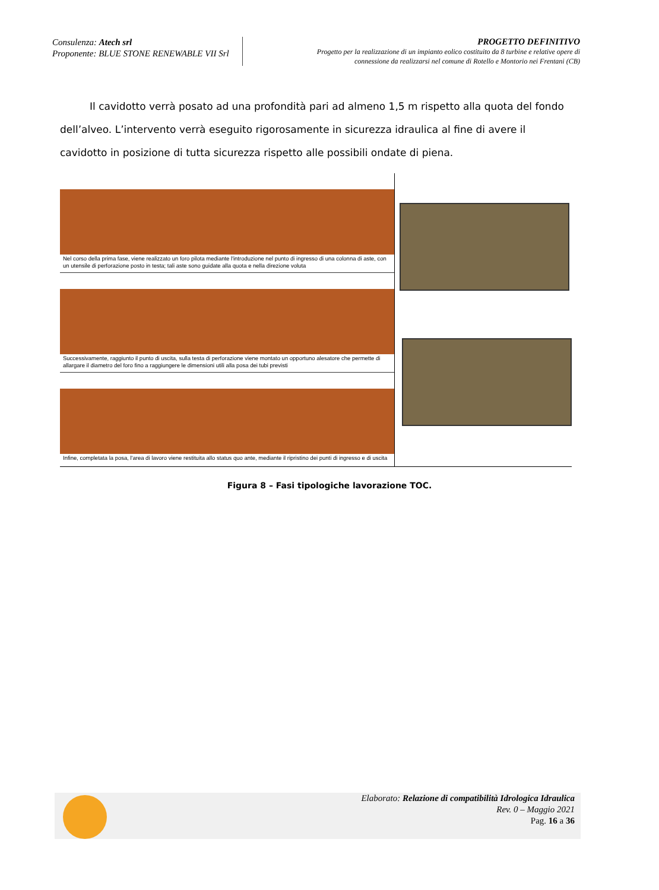Consulenza: Atech srl
Proponente: BLUE STONE RENEWABLE VII Srl
PROGETTO DEFINITIVO
Progetto per la realizzazione di un impianto eolico costituito da 8 turbine e relative opere di
connessione da realizzarsi nel comune di Rotello e Montorio nei Frentani (CB)
Il cavidotto verrà posato ad una profondità pari ad almeno 1,5 m rispetto alla quota del fondo dell’alveo. L’intervento verrà eseguito rigorosamente in sicurezza idraulica al fine di avere il cavidotto in posizione di tutta sicurezza rispetto alle possibili ondate di piena.
Nel corso della prima fase, viene realizzato un foro pilota mediante l'introduzione nel punto di ingresso di una colonna di aste, con un utensile di perforazione posto in testa; tali aste sono guidate alla quota e nella direzione voluta
Successivamente, raggiunto il punto di uscita, sulla testa di perforazione viene montato un opportuno alesatore che permette di allargare il diametro del foro fino a raggiungere le dimensioni utili alla posa dei tubi previsti
Infine, completata la posa, l'area di lavoro viene restituita allo status quo ante, mediante il ripristino dei punti di ingresso e di uscita
Figura 8 – Fasi tipologiche lavorazione TOC.
Elaborato: Relazione di compatibilità Idrologica Idraulica
Rev. 0 – Maggio 2021
Pag. 16 a 36